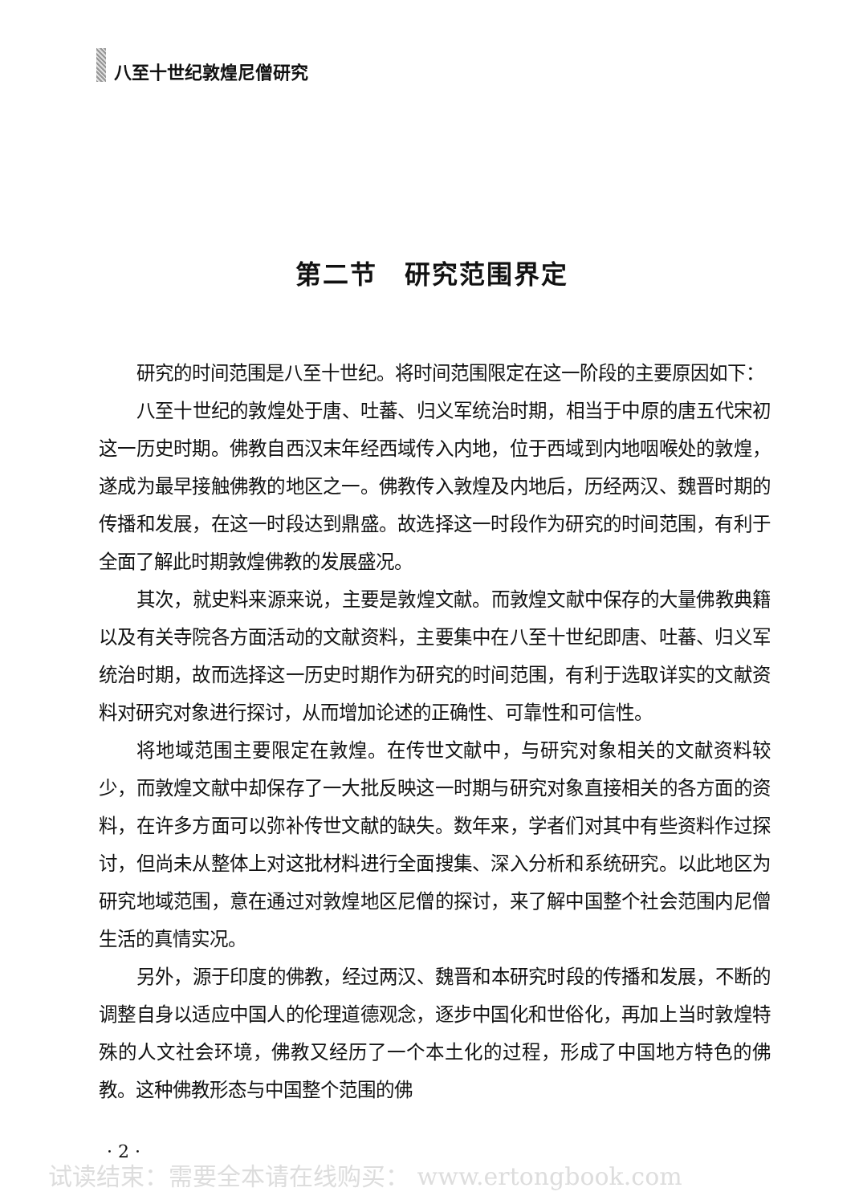八至十世纪敦煌尼僧研究
第二节　研究范围界定
研究的时间范围是八至十世纪。将时间范围限定在这一阶段的主要原因如下：
八至十世纪的敦煌处于唐、吐蕃、归义军统治时期，相当于中原的唐五代宋初这一历史时期。佛教自西汉末年经西域传入内地，位于西域到内地咽喉处的敦煌，遂成为最早接触佛教的地区之一。佛教传入敦煌及内地后，历经两汉、魏晋时期的传播和发展，在这一时段达到鼎盛。故选择这一时段作为研究的时间范围，有利于全面了解此时期敦煌佛教的发展盛况。
其次，就史料来源来说，主要是敦煌文献。而敦煌文献中保存的大量佛教典籍以及有关寺院各方面活动的文献资料，主要集中在八至十世纪即唐、吐蕃、归义军统治时期，故而选择这一历史时期作为研究的时间范围，有利于选取详实的文献资料对研究对象进行探讨，从而增加论述的正确性、可靠性和可信性。
将地域范围主要限定在敦煌。在传世文献中，与研究对象相关的文献资料较少，而敦煌文献中却保存了一大批反映这一时期与研究对象直接相关的各方面的资料，在许多方面可以弥补传世文献的缺失。数年来，学者们对其中有些资料作过探讨，但尚未从整体上对这批材料进行全面搜集、深入分析和系统研究。以此地区为研究地域范围，意在通过对敦煌地区尼僧的探讨，来了解中国整个社会范围内尼僧生活的真情实况。
另外，源于印度的佛教，经过两汉、魏晋和本研究时段的传播和发展，不断的调整自身以适应中国人的伦理道德观念，逐步中国化和世俗化，再加上当时敦煌特殊的人文社会环境，佛教又经历了一个本土化的过程，形成了中国地方特色的佛教。这种佛教形态与中国整个范围的佛
· 2 ·
试读结束：需要全本请在线购买： www.ertongbook.com